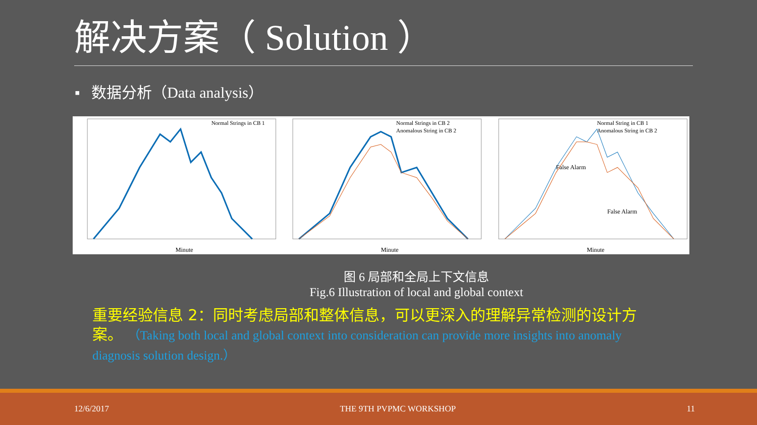解决方案（ Solution ）
▪ 数据分析（Data analysis）
Normal Strings in CB 1
Minute
Normal Strings in CB 2
Anomalous String in CB 2
Minute
Normal String in CB 1
Anomalous String in CB 2
False Alarm
False Alarm
Minute
图 6 局部和全局上下文信息
Fig.6 Illustration of local and global context
重要经验信息 2：同时考虑局部和整体信息，可以更深入的理解异常检测的设计方案。 （Taking both local and global context into consideration can provide more insights into anomaly diagnosis solution design.）
12/6/2017 THE 9TH PVPMC WORKSHOP 11